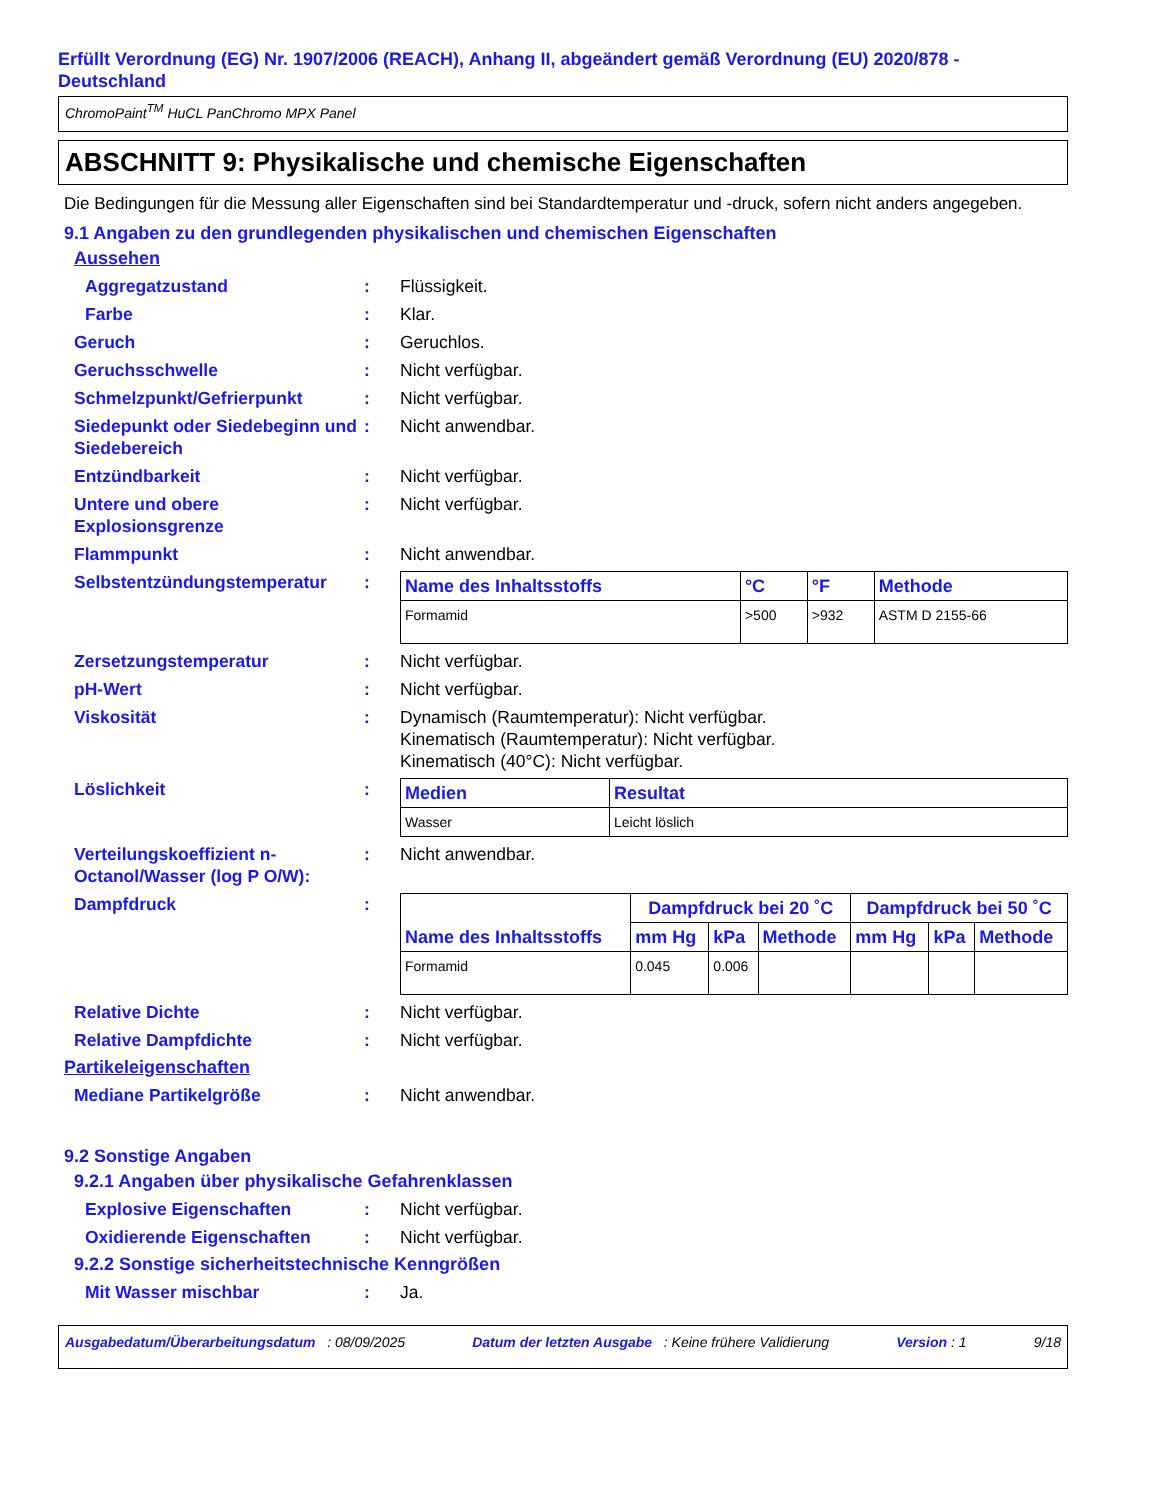Erfüllt Verordnung (EG) Nr. 1907/2006 (REACH), Anhang II, abgeändert gemäß Verordnung (EU) 2020/878 - Deutschland
ChromoPaint<sup>TM</sup> HuCL PanChromo MPX Panel
ABSCHNITT 9: Physikalische und chemische Eigenschaften
Die Bedingungen für die Messung aller Eigenschaften sind bei Standardtemperatur und -druck, sofern nicht anders angegeben.
9.1 Angaben zu den grundlegenden physikalischen und chemischen Eigenschaften
Aussehen
Aggregatzustand : Flüssigkeit.
Farbe : Klar.
Geruch : Geruchlos.
Geruchsschwelle : Nicht verfügbar.
Schmelzpunkt/Gefrierpunkt : Nicht verfügbar.
Siedepunkt oder Siedebeginn und Siedebereich
: Nicht anwendbar.
Entzündbarkeit : Nicht verfügbar.
Untere und obere Explosionsgrenze
: Nicht verfügbar.
Flammpunkt : Nicht anwendbar.
Selbstentzündungstemperatur :
| Name des Inhaltsstoffs | °C | °F | Methode |
| --- | --- | --- | --- |
| Formamid | >500 | >932 | ASTM D 2155-66 |
Zersetzungstemperatur : Nicht verfügbar.
pH-Wert : Nicht verfügbar.
Viskosität : Dynamisch (Raumtemperatur): Nicht verfügbar.
Kinematisch (Raumtemperatur): Nicht verfügbar.
Kinematisch (40°C): Nicht verfügbar.
Löslichkeit :
| Medien | Resultat |
| --- | --- |
| Wasser | Leicht löslich |
Verteilungskoeffizient n-Octanol/Wasser (log P O/W):
: Nicht anwendbar.
Dampfdruck :
| Name des Inhaltsstoffs | Dampfdruck bei 20 ˚C | | | Dampfdruck bei 50 ˚C | | |
| --- | --- | --- | --- | --- | --- | --- |
| | mm Hg | kPa | Methode | mm Hg | kPa | Methode |
| Formamid | 0.045 | 0.006 | | | | |
Relative Dichte : Nicht verfügbar.
Relative Dampfdichte : Nicht verfügbar.
Partikeleigenschaften
Mediane Partikelgröße : Nicht anwendbar.
9.2 Sonstige Angaben
9.2.1 Angaben über physikalische Gefahrenklassen
Explosive Eigenschaften : Nicht verfügbar.
Oxidierende Eigenschaften : Nicht verfügbar.
9.2.2 Sonstige sicherheitstechnische Kenngrößen
Mit Wasser mischbar : Ja.
Ausgabedatum/Überarbeitungsdatum : 08/09/2025 Datum der letzten Ausgabe : Keine frühere Validierung Version : 1 9/18